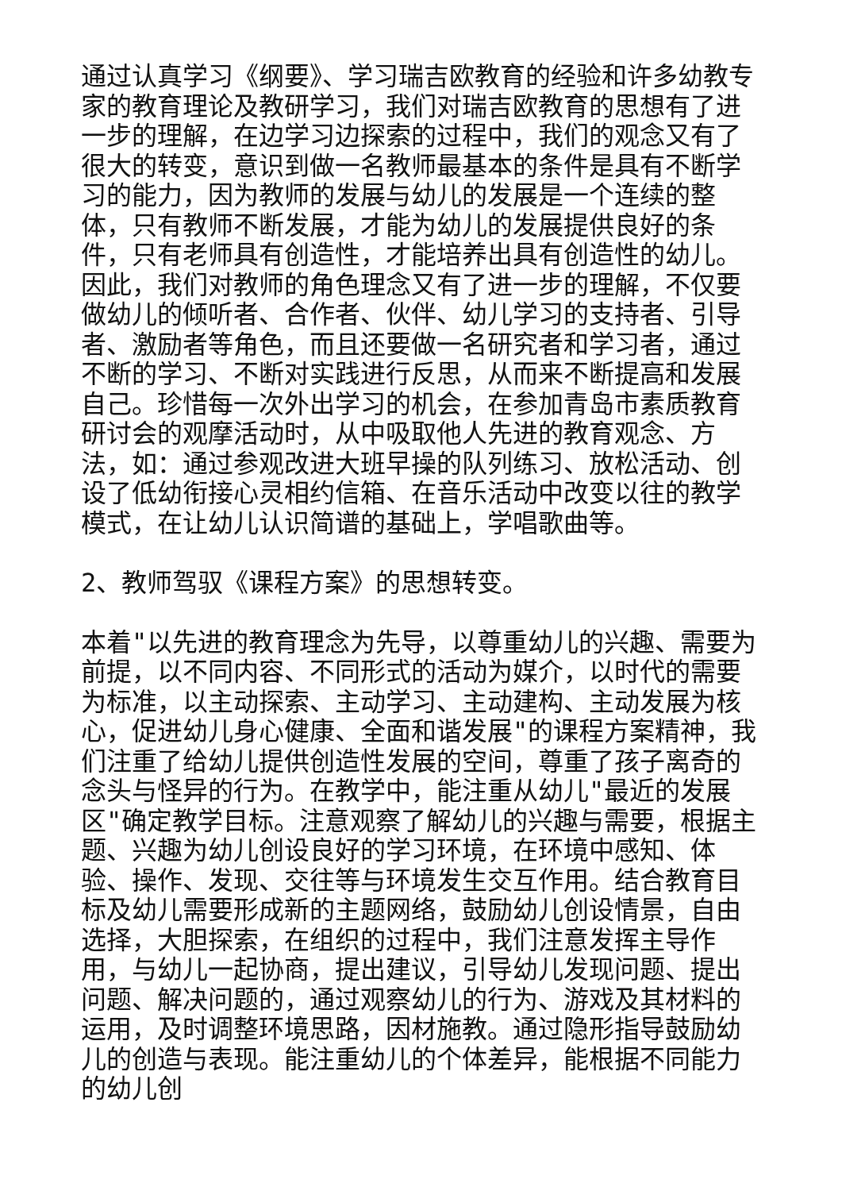通过认真学习《纲要》、学习瑞吉欧教育的经验和许多幼教专家的教育理论及教研学习，我们对瑞吉欧教育的思想有了进一步的理解，在边学习边探索的过程中，我们的观念又有了很大的转变，意识到做一名教师最基本的条件是具有不断学习的能力，因为教师的发展与幼儿的发展是一个连续的整体，只有教师不断发展，才能为幼儿的发展提供良好的条件，只有老师具有创造性，才能培养出具有创造性的幼儿。因此，我们对教师的角色理念又有了进一步的理解，不仅要做幼儿的倾听者、合作者、伙伴、幼儿学习的支持者、引导者、激励者等角色，而且还要做一名研究者和学习者，通过不断的学习、不断对实践进行反思，从而来不断提高和发展自己。珍惜每一次外出学习的机会，在参加青岛市素质教育研讨会的观摩活动时，从中吸取他人先进的教育观念、方法，如：通过参观改进大班早操的队列练习、放松活动、创设了低幼衔接心灵相约信箱、在音乐活动中改变以往的教学模式，在让幼儿认识简谱的基础上，学唱歌曲等。
2、教师驾驭《课程方案》的思想转变。
本着"以先进的教育理念为先导，以尊重幼儿的兴趣、需要为前提，以不同内容、不同形式的活动为媒介，以时代的需要为标准，以主动探索、主动学习、主动建构、主动发展为核心，促进幼儿身心健康、全面和谐发展"的课程方案精神，我们注重了给幼儿提供创造性发展的空间，尊重了孩子离奇的念头与怪异的行为。在教学中，能注重从幼儿"最近的发展区"确定教学目标。注意观察了解幼儿的兴趣与需要，根据主题、兴趣为幼儿创设良好的学习环境，在环境中感知、体验、操作、发现、交往等与环境发生交互作用。结合教育目标及幼儿需要形成新的主题网络，鼓励幼儿创设情景，自由选择，大胆探索，在组织的过程中，我们注意发挥主导作用，与幼儿一起协商，提出建议，引导幼儿发现问题、提出问题、解决问题的，通过观察幼儿的行为、游戏及其材料的运用，及时调整环境思路，因材施教。通过隐形指导鼓励幼儿的创造与表现。能注重幼儿的个体差异，能根据不同能力的幼儿创